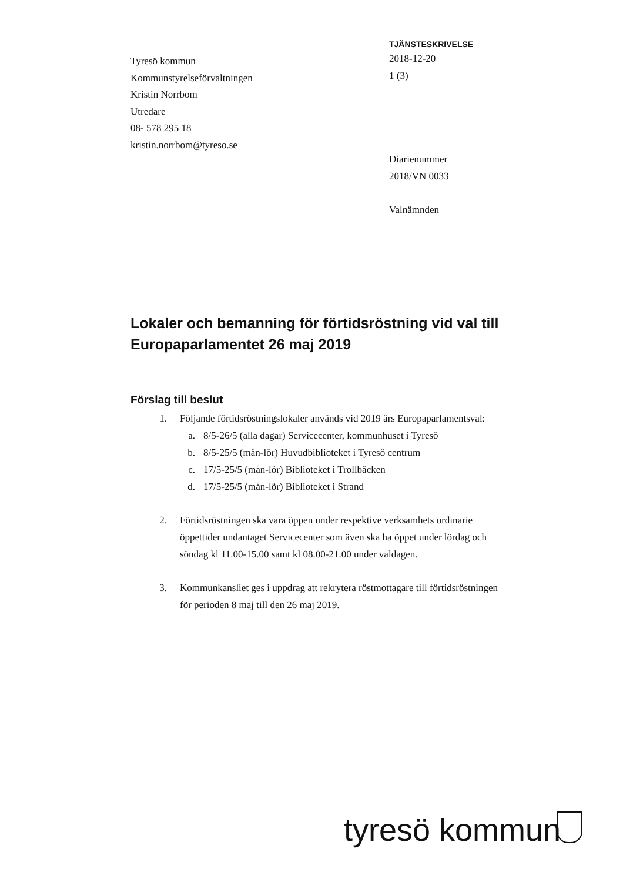Tyresö kommun
Kommunstyrelseförvaltningen
Kristin Norrbom
Utredare
08- 578 295 18
kristin.norrbom@tyreso.se
TJÄNSTESKRIVELSE
2018-12-20
1 (3)
Diarienummer
2018/VN 0033
Valnämnden
Lokaler och bemanning för förtidsröstning vid val till Europaparlamentet 26 maj 2019
Förslag till beslut
1. Följande förtidsröstningslokaler används vid 2019 års Europaparlamentsval:
a. 8/5-26/5 (alla dagar) Servicecenter, kommunhuset i Tyresö
b. 8/5-25/5 (mån-lör) Huvudbiblioteket i Tyresö centrum
c. 17/5-25/5 (mån-lör) Biblioteket i Trollbäcken
d. 17/5-25/5 (mån-lör) Biblioteket i Strand
2. Förtidsröstningen ska vara öppen under respektive verksamhets ordinarie öppettider undantaget Servicecenter som även ska ha öppet under lördag och söndag kl 11.00-15.00 samt kl 08.00-21.00 under valdagen.
3. Kommunkansliet ges i uppdrag att rekrytera röstmottagare till förtidsröstningen för perioden 8 maj till den 26 maj 2019.
tyresö kommun